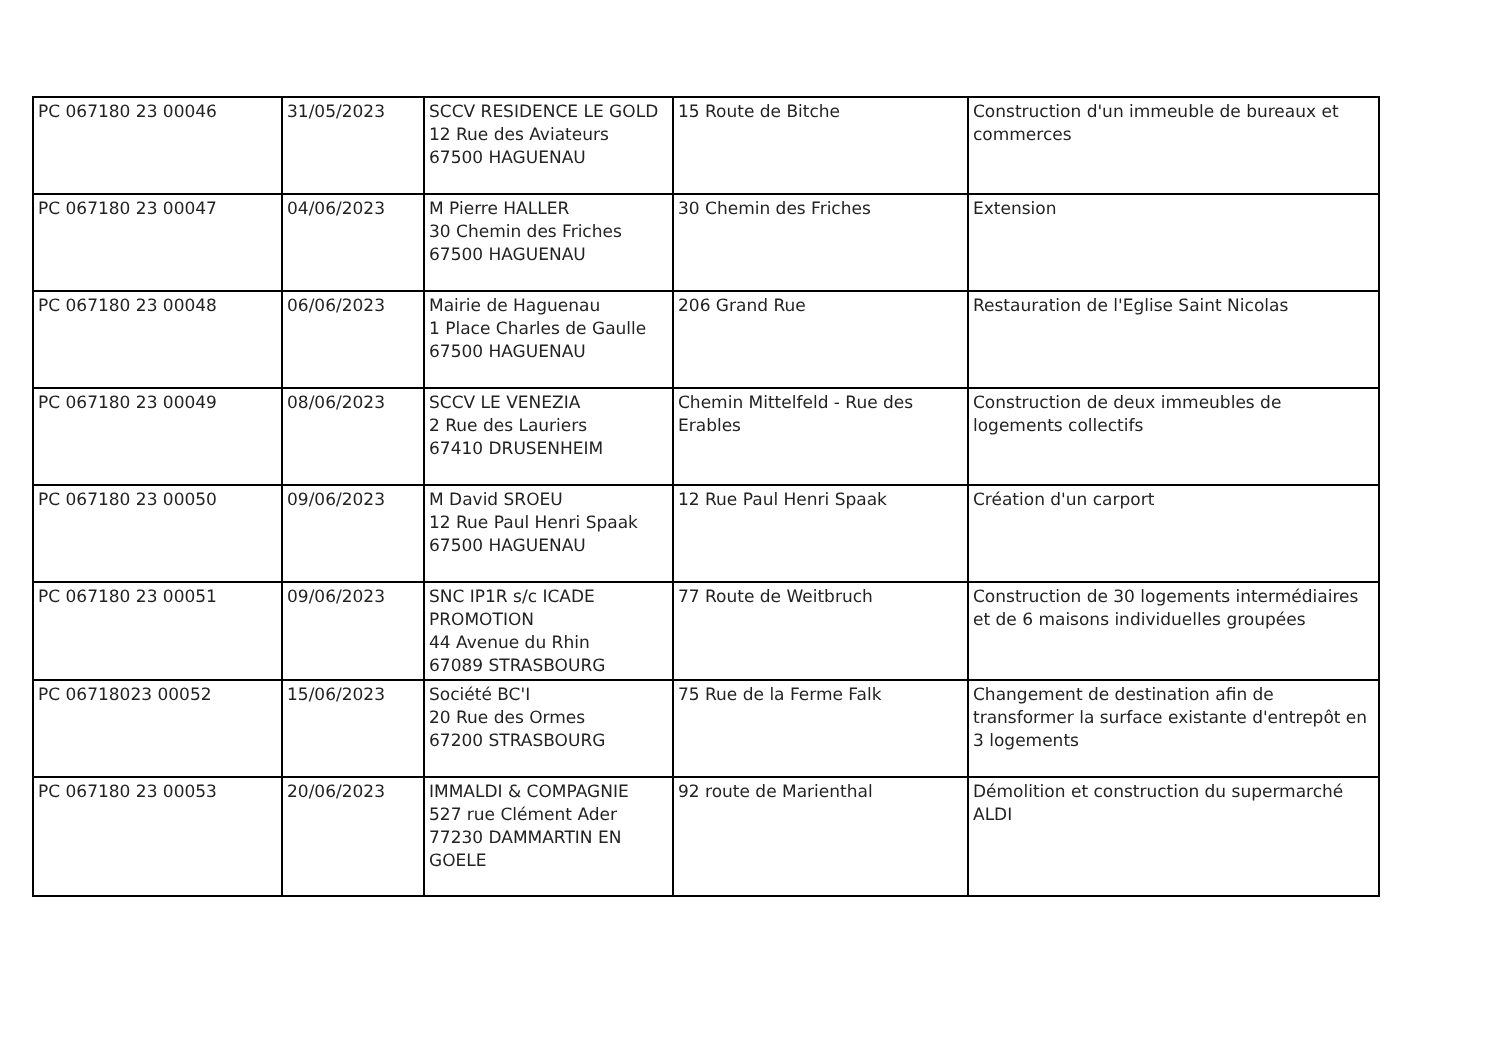| PC 067180 23 00046 | 31/05/2023 | SCCV RESIDENCE LE GOLD 12 Rue des Aviateurs 67500 HAGUENAU | 15 Route de Bitche | Construction d'un immeuble de bureaux et commerces |
| PC 067180 23 00047 | 04/06/2023 | M Pierre HALLER 30 Chemin des Friches 67500 HAGUENAU | 30 Chemin des Friches | Extension |
| PC 067180 23 00048 | 06/06/2023 | Mairie de Haguenau 1 Place Charles de Gaulle 67500 HAGUENAU | 206 Grand Rue | Restauration de l'Eglise Saint Nicolas |
| PC 067180 23 00049 | 08/06/2023 | SCCV LE VENEZIA 2 Rue des Lauriers 67410 DRUSENHEIM | Chemin Mittelfeld - Rue des Erables | Construction de deux immeubles de logements collectifs |
| PC 067180 23 00050 | 09/06/2023 | M David SROEU 12 Rue Paul Henri Spaak 67500 HAGUENAU | 12 Rue Paul Henri Spaak | Création d'un carport |
| PC 067180 23 00051 | 09/06/2023 | SNC IP1R s/c ICADE PROMOTION 44 Avenue du Rhin 67089 STRASBOURG | 77 Route de Weitbruch | Construction de 30 logements intermédiaires et de 6 maisons individuelles groupées |
| PC 06718023 00052 | 15/06/2023 | Société BC'I 20 Rue des Ormes 67200 STRASBOURG | 75 Rue de la Ferme Falk | Changement de destination afin de transformer la surface existante d'entrepôt en 3 logements |
| PC 067180 23 00053 | 20/06/2023 | IMMALDI & COMPAGNIE 527 rue Clément Ader 77230 DAMMARTIN EN GOELE | 92 route de Marienthal | Démolition et construction du supermarché ALDI |